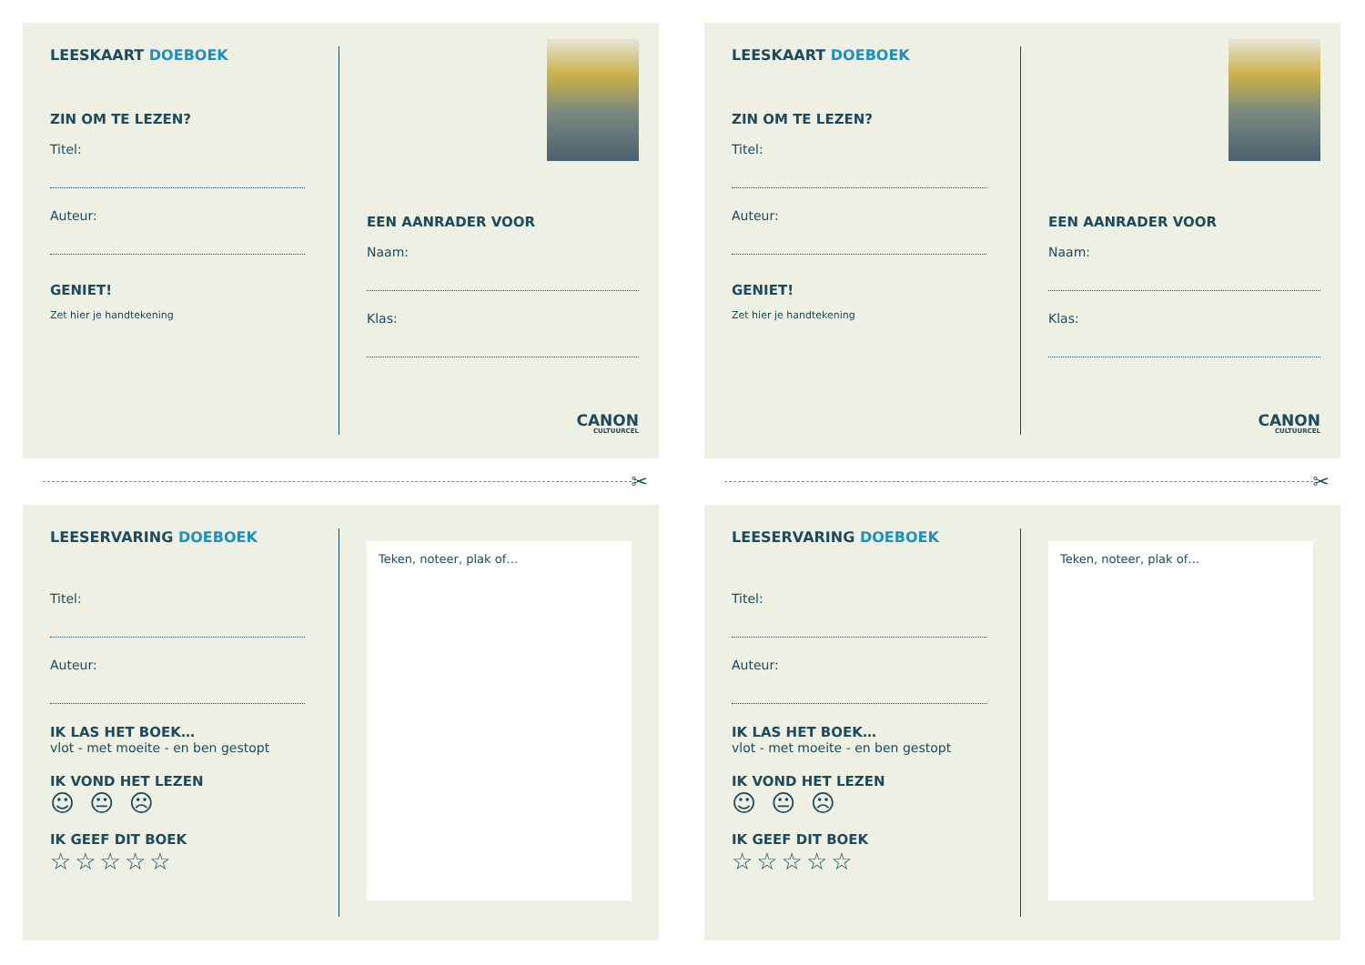LEESKAART DOEBOEK
ZIN OM TE LEZEN?
Titel:
Auteur:
GENIET!
Zet hier je handtekening
EEN AANRADER VOOR
Naam:
Klas:
CANON
CULTUURCEL
✂
LEESERVARING DOEBOEK
Titel:
Auteur:
IK LAS HET BOEK…
vlot - met moeite - en ben gestopt
IK VOND HET LEZEN
☺ 😐 ☹
IK GEEF DIT BOEK
☆☆☆☆☆
Teken, noteer, plak of…
LEESKAART DOEBOEK
ZIN OM TE LEZEN?
Titel:
Auteur:
GENIET!
Zet hier je handtekening
EEN AANRADER VOOR
Naam:
Klas:
CANON
CULTUURCEL
✂
LEESERVARING DOEBOEK
Titel:
Auteur:
IK LAS HET BOEK…
vlot - met moeite - en ben gestopt
IK VOND HET LEZEN
☺ 😐 ☹
IK GEEF DIT BOEK
☆☆☆☆☆
Teken, noteer, plak of…